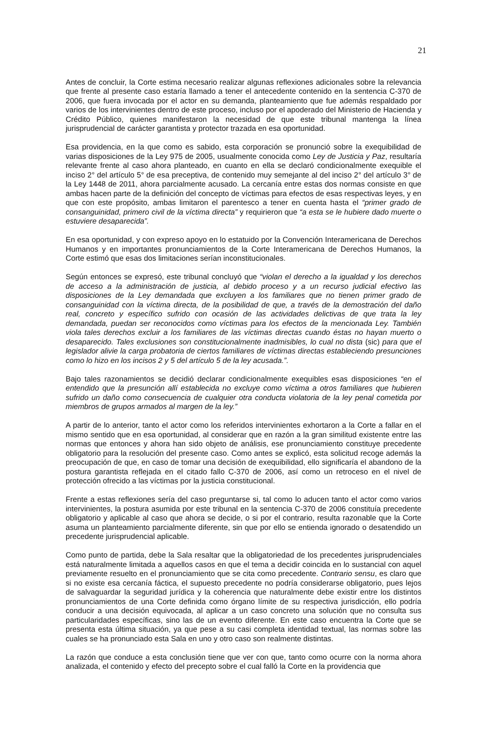21
Antes de concluir, la Corte estima necesario realizar algunas reflexiones adicionales sobre la relevancia que frente al presente caso estaría llamado a tener el antecedente contenido en la sentencia C-370 de 2006, que fuera invocada por el actor en su demanda, planteamiento que fue además respaldado por varios de los intervinientes dentro de este proceso, incluso por el apoderado del Ministerio de Hacienda y Crédito Público, quienes manifestaron la necesidad de que este tribunal mantenga la línea jurisprudencial de carácter garantista y protector trazada en esa oportunidad.
Esa providencia, en la que como es sabido, esta corporación se pronunció sobre la exequibilidad de varias disposiciones de la Ley 975 de 2005, usualmente conocida como Ley de Justicia y Paz, resultaría relevante frente al caso ahora planteado, en cuanto en ella se declaró condicionalmente exequible el inciso 2° del artículo 5° de esa preceptiva, de contenido muy semejante al del inciso 2° del artículo 3° de la Ley 1448 de 2011, ahora parcialmente acusado. La cercanía entre estas dos normas consiste en que ambas hacen parte de la definición del concepto de víctimas para efectos de esas respectivas leyes, y en que con este propósito, ambas limitaron el parentesco a tener en cuenta hasta el “primer grado de consanguinidad, primero civil de la víctima directa” y requirieron que “a esta se le hubiere dado muerte o estuviere desaparecida”.
En esa oportunidad, y con expreso apoyo en lo estatuido por la Convención Interamericana de Derechos Humanos y en importantes pronunciamientos de la Corte Interamericana de Derechos Humanos, la Corte estimó que esas dos limitaciones serían inconstitucionales.
Según entonces se expresó, este tribunal concluyó que “violan el derecho a la igualdad y los derechos de acceso a la administración de justicia, al debido proceso y a un recurso judicial efectivo las disposiciones de la Ley demandada que excluyen a los familiares que no tienen primer grado de consanguinidad con la víctima directa, de la posibilidad de que, a través de la demostración del daño real, concreto y específico sufrido con ocasión de las actividades delictivas de que trata la ley demandada, puedan ser reconocidos como víctimas para los efectos de la mencionada Ley. También viola tales derechos excluir a los familiares de las víctimas directas cuando éstas no hayan muerto o desaparecido. Tales exclusiones son constitucionalmente inadmisibles, lo cual no dista (sic) para que el legislador alivie la carga probatoria de ciertos familiares de víctimas directas estableciendo presunciones como lo hizo en los incisos 2 y 5 del artículo 5 de la ley acusada.”.
Bajo tales razonamientos se decidió declarar condicionalmente exequibles esas disposiciones “en el entendido que la presunción allí establecida no excluye como víctima a otros familiares que hubieren sufrido un daño como consecuencia de cualquier otra conducta violatoria de la ley penal cometida por miembros de grupos armados al margen de la ley.”
A partir de lo anterior, tanto el actor como los referidos intervinientes exhortaron a la Corte a fallar en el mismo sentido que en esa oportunidad, al considerar que en razón a la gran similitud existente entre las normas que entonces y ahora han sido objeto de análisis, ese pronunciamiento constituye precedente obligatorio para la resolución del presente caso. Como antes se explicó, esta solicitud recoge además la preocupación de que, en caso de tomar una decisión de exequibilidad, ello significaría el abandono de la postura garantista reflejada en el citado fallo C-370 de 2006, así como un retroceso en el nivel de protección ofrecido a las víctimas por la justicia constitucional.
Frente a estas reflexiones sería del caso preguntarse si, tal como lo aducen tanto el actor como varios intervinientes, la postura asumida por este tribunal en la sentencia C-370 de 2006 constituía precedente obligatorio y aplicable al caso que ahora se decide, o si por el contrario, resulta razonable que la Corte asuma un planteamiento parcialmente diferente, sin que por ello se entienda ignorado o desatendido un precedente jurisprudencial aplicable.
Como punto de partida, debe la Sala resaltar que la obligatoriedad de los precedentes jurisprudenciales está naturalmente limitada a aquellos casos en que el tema a decidir coincida en lo sustancial con aquel previamente resuelto en el pronunciamiento que se cita como precedente. Contrario sensu, es claro que si no existe esa cercanía fáctica, el supuesto precedente no podría considerarse obligatorio, pues lejos de salvaguardar la seguridad jurídica y la coherencia que naturalmente debe existir entre los distintos pronunciamientos de una Corte definida como órgano límite de su respectiva jurisdicción, ello podría conducir a una decisión equivocada, al aplicar a un caso concreto una solución que no consulta sus particularidades específicas, sino las de un evento diferente. En este caso encuentra la Corte que se presenta esta última situación, ya que pese a su casi completa identidad textual, las normas sobre las cuales se ha pronunciado esta Sala en uno y otro caso son realmente distintas.
La razón que conduce a esta conclusión tiene que ver con que, tanto como ocurre con la norma ahora analizada, el contenido y efecto del precepto sobre el cual falló la Corte en la providencia que